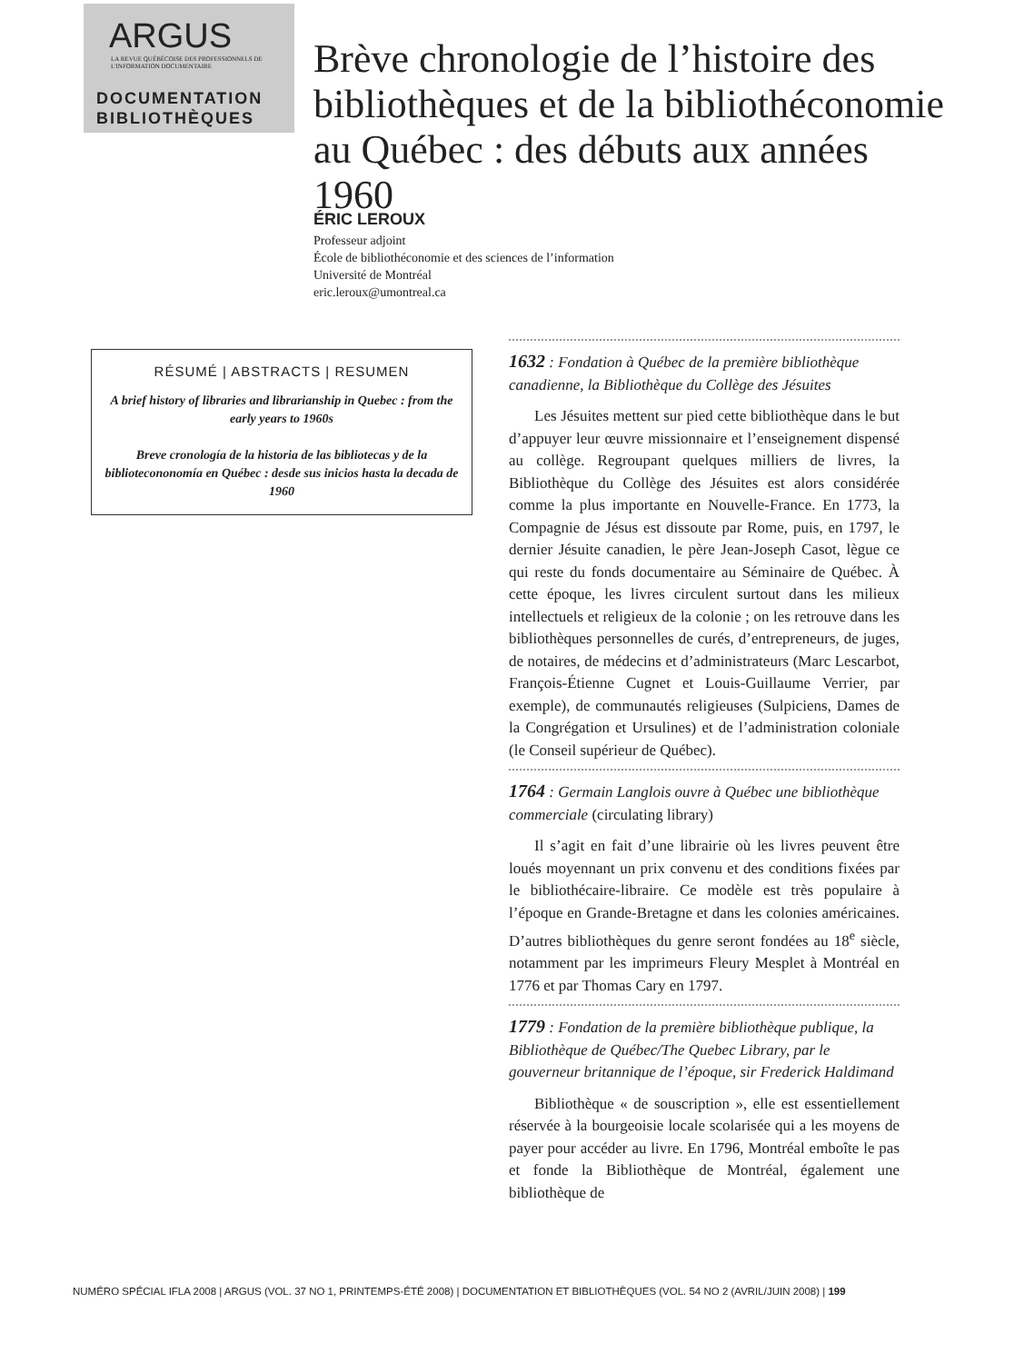ARGUS
LA REVUE QUÉBÉCOISE DES PROFESSIONNELS DE L'INFORMATION DOCUMENTAIRE
DOCUMENTATION
BIBLIOTHÈQUES
Brève chronologie de l’histoire des bibliothèques et de la bibliothéconomie au Québec : des débuts aux années 1960
ÉRIC LEROUX
Professeur adjoint
École de bibliothéconomie et des sciences de l’information
Université de Montréal
eric.leroux@umontreal.ca
RÉSUMÉ | ABSTRACTS | RESUMEN
A brief history of libraries and librarianship in Quebec : from the early years to 1960s
Breve cronología de la historia de las bibliotecas y de la bibliotecononomía en Québec : desde sus inicios hasta la decada de 1960
1632 : Fondation à Québec de la première bibliothèque canadienne, la Bibliothèque du Collège des Jésuites
Les Jésuites mettent sur pied cette bibliothèque dans le but d’appuyer leur œuvre missionnaire et l’enseignement dispensé au collège. Regroupant quelques milliers de livres, la Bibliothèque du Collège des Jésuites est alors considérée comme la plus importante en Nouvelle-France. En 1773, la Compagnie de Jésus est dissoute par Rome, puis, en 1797, le dernier Jésuite canadien, le père Jean-Joseph Casot, lègue ce qui reste du fonds documentaire au Séminaire de Québec. À cette époque, les livres circulent surtout dans les milieux intellectuels et religieux de la colonie ; on les retrouve dans les bibliothèques personnelles de curés, d’entrepreneurs, de juges, de notaires, de médecins et d’administrateurs (Marc Lescarbot, François-Étienne Cugnet et Louis-Guillaume Verrier, par exemple), de communautés religieuses (Sulpiciens, Dames de la Congrégation et Ursulines) et de l’administration coloniale (le Conseil supérieur de Québec).
1764 : Germain Langlois ouvre à Québec une bibliothèque commerciale (circulating library)
Il s’agit en fait d’une librairie où les livres peuvent être loués moyennant un prix convenu et des conditions fixées par le bibliothécaire-libraire. Ce modèle est très populaire à l’époque en Grande-Bretagne et dans les colonies américaines. D’autres bibliothèques du genre seront fondées au 18<sup>e</sup> siècle, notamment par les imprimeurs Fleury Mesplet à Montréal en 1776 et par Thomas Cary en 1797.
1779 : Fondation de la première bibliothèque publique, la Bibliothèque de Québec/The Quebec Library, par le gouverneur britannique de l’époque, sir Frederick Haldimand
Bibliothèque « de souscription », elle est essentiellement réservée à la bourgeoisie locale scolarisée qui a les moyens de payer pour accéder au livre. En 1796, Montréal emboîte le pas et fonde la Bibliothèque de Montréal, également une bibliothèque de
NUMÉRO SPÉCIAL IFLA 2008 | ARGUS (VOL. 37 NO 1, PRINTEMPS-ÉTÉ 2008) | DOCUMENTATION ET BIBLIOTHÈQUES (VOL. 54 NO 2 (AVRIL/JUIN 2008) | 199